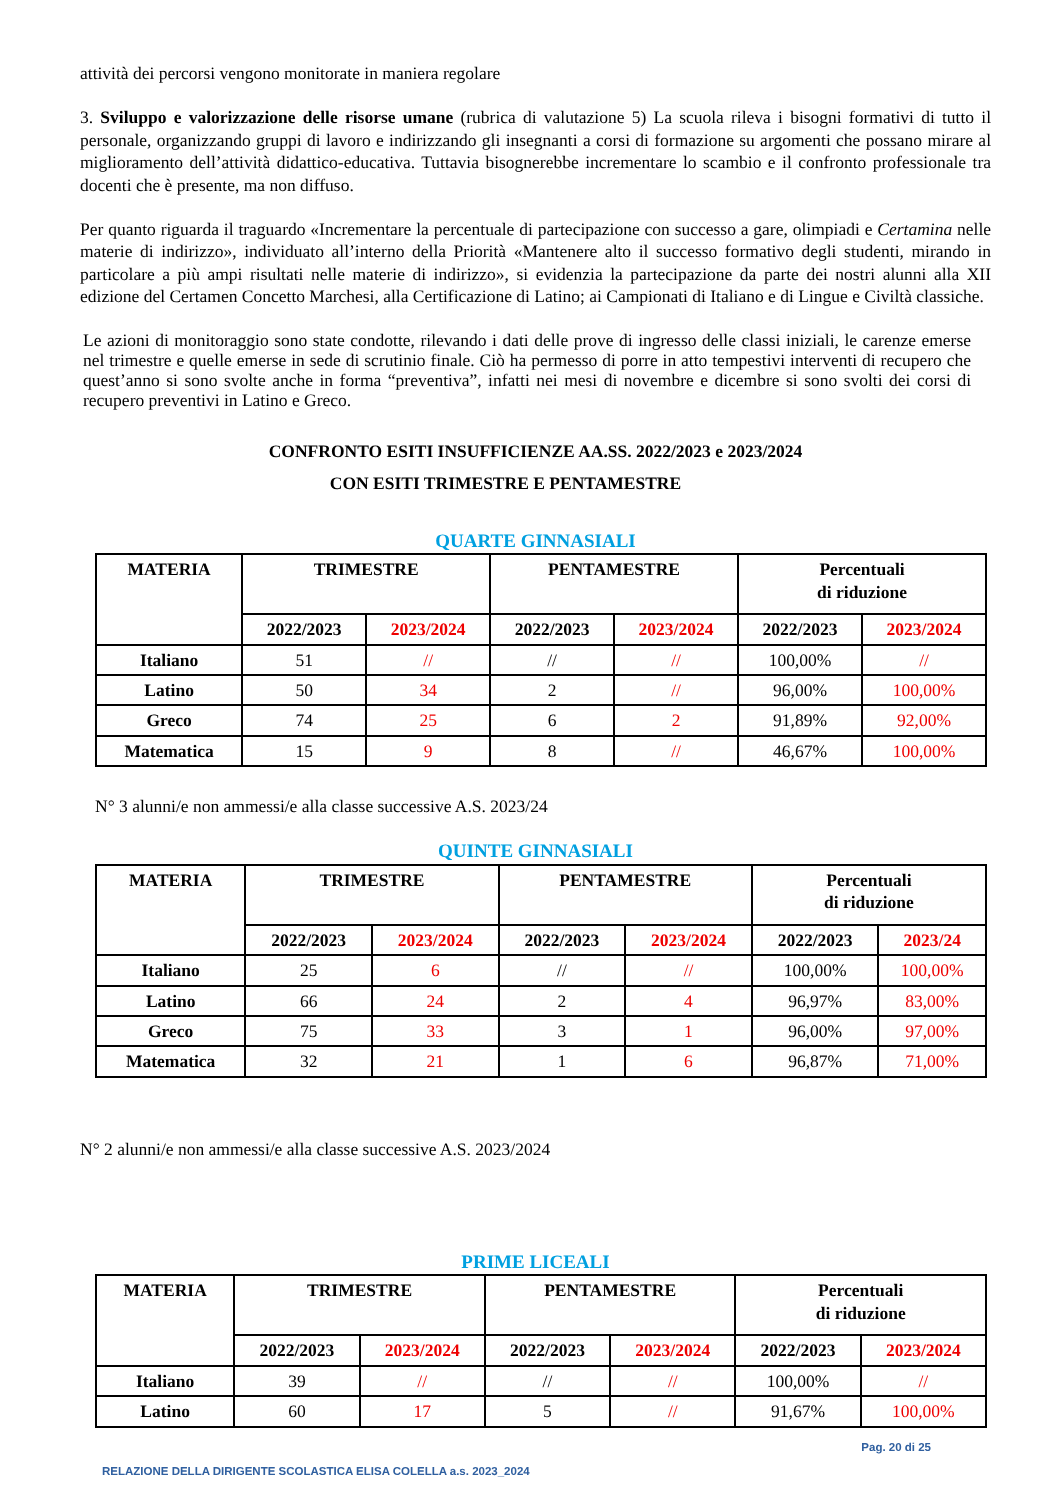attività dei percorsi vengono monitorate in maniera regolare
3. Sviluppo e valorizzazione delle risorse umane (rubrica di valutazione 5) La scuola rileva i bisogni formativi di tutto il personale, organizzando gruppi di lavoro e indirizzando gli insegnanti a corsi di formazione su argomenti che possano mirare al miglioramento dell’attività didattico-educativa. Tuttavia bisognerebbe incrementare lo scambio e il confronto professionale tra docenti che è presente, ma non diffuso.
Per quanto riguarda il traguardo «Incrementare la percentuale di partecipazione con successo a gare, olimpiadi e Certamina nelle materie di indirizzo», individuato all’interno della Priorità «Mantenere alto il successo formativo degli studenti, mirando in particolare a più ampi risultati nelle materie di indirizzo», si evidenzia la partecipazione da parte dei nostri alunni alla XII edizione del Certamen Concetto Marchesi, alla Certificazione di Latino; ai Campionati di Italiano e di Lingue e Civiltà classiche.
Le azioni di monitoraggio sono state condotte, rilevando i dati delle prove di ingresso delle classi iniziali, le carenze emerse nel trimestre e quelle emerse in sede di scrutinio finale. Ciò ha permesso di porre in atto tempestivi interventi di recupero che quest’anno si sono svolte anche in forma “preventiva”, infatti nei mesi di novembre e dicembre si sono svolti dei corsi di recupero preventivi in Latino e Greco.
CONFRONTO ESITI INSUFFICIENZE AA.SS. 2022/2023 e 2023/2024
CON ESITI TRIMESTRE E PENTAMESTRE
QUARTE GINNASIALI
| MATERIA | TRIMESTRE | | PENTAMESTRE | | Percentuali di riduzione | |
| --- | --- | --- | --- | --- | --- | --- |
| | 2022/2023 | 2023/2024 | 2022/2023 | 2023/2024 | 2022/2023 | 2023/2024 |
| Italiano | 51 | // | // | // | 100,00% | // |
| Latino | 50 | 34 | 2 | // | 96,00% | 100,00% |
| Greco | 74 | 25 | 6 | 2 | 91,89% | 92,00% |
| Matematica | 15 | 9 | 8 | // | 46,67% | 100,00% |
N° 3 alunni/e non ammessi/e alla classe successive A.S. 2023/24
QUINTE GINNASIALI
| MATERIA | TRIMESTRE | | PENTAMESTRE | | Percentuali di riduzione | |
| --- | --- | --- | --- | --- | --- | --- |
| | 2022/2023 | 2023/2024 | 2022/2023 | 2023/2024 | 2022/2023 | 2023/24 |
| Italiano | 25 | 6 | // | // | 100,00% | 100,00% |
| Latino | 66 | 24 | 2 | 4 | 96,97% | 83,00% |
| Greco | 75 | 33 | 3 | 1 | 96,00% | 97,00% |
| Matematica | 32 | 21 | 1 | 6 | 96,87% | 71,00% |
N° 2 alunni/e non ammessi/e alla classe successive A.S. 2023/2024
PRIME LICEALI
| MATERIA | TRIMESTRE | | PENTAMESTRE | | Percentuali di riduzione | |
| --- | --- | --- | --- | --- | --- | --- |
| | 2022/2023 | 2023/2024 | 2022/2023 | 2023/2024 | 2022/2023 | 2023/2024 |
| Italiano | 39 | // | // | // | 100,00% | // |
| Latino | 60 | 17 | 5 | // | 91,67% | 100,00% |
Pag. 20 di 25
RELAZIONE DELLA DIRIGENTE SCOLASTICA ELISA COLELLA a.s. 2023_2024